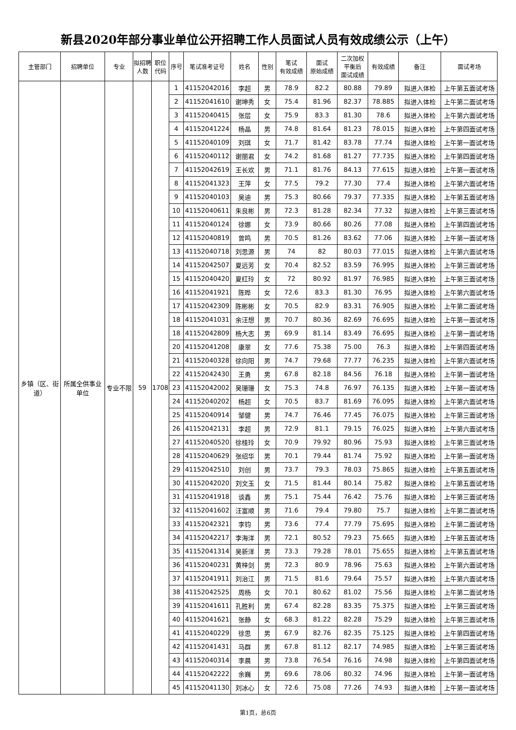新县2020年部分事业单位公开招聘工作人员面试人员有效成绩公示（上午）
| 主管部门 | 招聘单位 | 专业 | 拟招聘人数 | 职位代码 | 序号 | 笔试准考证号 | 姓名 | 性别 | 笔试 有效成绩 | 面试 原始成绩 | 二次加权 平衡后 面试成绩 | 有效成绩 | 备注 | 面试考场 |
| --- | --- | --- | --- | --- | --- | --- | --- | --- | --- | --- | --- | --- | --- | --- |
| 乡镇（区、街道） | 所属全供事业单位 | 专业不限 | 59 | 1708 | 1 | 41152042016 | 李超 | 男 | 78.9 | 82.2 | 80.88 | 79.89 | 拟进入体检 | 上午第五面试考场 |
| | | | | | 2 | 41152041610 | 谢坤秀 | 女 | 75.4 | 81.96 | 82.37 | 78.885 | 拟进入体检 | 上午第二面试考场 |
| | | | | | 3 | 41152040415 | 张层 | 女 | 75.9 | 83.3 | 81.30 | 78.6 | 拟进入体检 | 上午第六面试考场 |
| | | | | | 4 | 41152041224 | 杨晶 | 男 | 74.8 | 81.64 | 81.23 | 78.015 | 拟进入体检 | 上午第四面试考场 |
| | | | | | 5 | 41152040109 | 刘琪 | 女 | 71.7 | 81.42 | 83.78 | 77.74 | 拟进入体检 | 上午第一面试考场 |
| | | | | | 6 | 41152040112 | 谢丽君 | 女 | 74.2 | 81.68 | 81.27 | 77.735 | 拟进入体检 | 上午第四面试考场 |
| | | | | | 7 | 41152042619 | 王长欢 | 男 | 71.1 | 81.76 | 84.13 | 77.615 | 拟进入体检 | 上午第一面试考场 |
| | | | | | 8 | 41152041323 | 王萍 | 女 | 77.5 | 79.2 | 77.30 | 77.4 | 拟进入体检 | 上午第六面试考场 |
| | | | | | 9 | 41152040103 | 吴迪 | 男 | 75.3 | 80.66 | 79.37 | 77.335 | 拟进入体检 | 上午第五面试考场 |
| | | | | | 10 | 41152040611 | 朱良彬 | 男 | 72.3 | 81.28 | 82.34 | 77.32 | 拟进入体检 | 上午第三面试考场 |
| | | | | | 11 | 41152040124 | 徐娜 | 女 | 73.9 | 80.66 | 80.26 | 77.08 | 拟进入体检 | 上午第四面试考场 |
| | | | | | 12 | 41152040819 | 曾鸣 | 男 | 70.5 | 81.26 | 83.62 | 77.06 | 拟进入体检 | 上午第一面试考场 |
| | | | | | 13 | 41152040718 | 刘思源 | 男 | 74 | 82 | 80.03 | 77.015 | 拟进入体检 | 上午第六面试考场 |
| | | | | | 14 | 41152042507 | 夏远芳 | 女 | 70.4 | 82.52 | 83.59 | 76.995 | 拟进入体检 | 上午第三面试考场 |
| | | | | | 15 | 41152040420 | 夏红玲 | 女 | 72 | 80.92 | 81.97 | 76.985 | 拟进入体检 | 上午第三面试考场 |
| | | | | | 16 | 41152041921 | 陈晔 | 女 | 72.6 | 83.3 | 81.30 | 76.95 | 拟进入体检 | 上午第六面试考场 |
| | | | | | 17 | 41152042309 | 陈彬彬 | 女 | 70.5 | 82.9 | 83.31 | 76.905 | 拟进入体检 | 上午第二面试考场 |
| | | | | | 18 | 41152041031 | 余汪想 | 男 | 70.7 | 80.36 | 82.69 | 76.695 | 拟进入体检 | 上午第一面试考场 |
| | | | | | 18 | 41152042809 | 杨大志 | 男 | 69.9 | 81.14 | 83.49 | 76.695 | 拟进入体检 | 上午第一面试考场 |
| | | | | | 20 | 41152041208 | 康翠 | 女 | 77.6 | 75.38 | 75.00 | 76.3 | 拟进入体检 | 上午第四面试考场 |
| | | | | | 21 | 41152040328 | 徐向阳 | 男 | 74.7 | 79.68 | 77.77 | 76.235 | 拟进入体检 | 上午第六面试考场 |
| | | | | | 22 | 41152042430 | 王勇 | 男 | 67.8 | 82.18 | 84.56 | 76.18 | 拟进入体检 | 上午第一面试考场 |
| | | | | | 23 | 41152042002 | 吴珊珊 | 女 | 75.3 | 74.8 | 76.97 | 76.135 | 拟进入体检 | 上午第一面试考场 |
| | | | | | 24 | 41152040202 | 杨超 | 女 | 70.5 | 83.7 | 81.69 | 76.095 | 拟进入体检 | 上午第六面试考场 |
| | | | | | 25 | 41152040914 | 邹健 | 男 | 74.7 | 76.46 | 77.45 | 76.075 | 拟进入体检 | 上午第三面试考场 |
| | | | | | 26 | 41152042131 | 李超 | 男 | 72.9 | 81.1 | 79.15 | 76.025 | 拟进入体检 | 上午第六面试考场 |
| | | | | | 27 | 41152040520 | 徐桂玲 | 女 | 70.9 | 79.92 | 80.96 | 75.93 | 拟进入体检 | 上午第三面试考场 |
| | | | | | 28 | 41152040629 | 张绍华 | 男 | 70.1 | 79.44 | 81.74 | 75.92 | 拟进入体检 | 上午第一面试考场 |
| | | | | | 29 | 41152042510 | 刘创 | 男 | 73.7 | 79.3 | 78.03 | 75.865 | 拟进入体检 | 上午第五面试考场 |
| | | | | | 30 | 41152042020 | 刘文玉 | 女 | 71.5 | 81.44 | 80.14 | 75.82 | 拟进入体检 | 上午第五面试考场 |
| | | | | | 31 | 41152041918 | 谈鑫 | 男 | 75.1 | 75.44 | 76.42 | 75.76 | 拟进入体检 | 上午第三面试考场 |
| | | | | | 32 | 41152041602 | 汪富顺 | 男 | 71.6 | 79.4 | 79.80 | 75.7 | 拟进入体检 | 上午第二面试考场 |
| | | | | | 33 | 41152042321 | 李钧 | 男 | 73.6 | 77.4 | 77.79 | 75.695 | 拟进入体检 | 上午第二面试考场 |
| | | | | | 34 | 41152042217 | 李海洋 | 男 | 72.1 | 80.52 | 79.23 | 75.665 | 拟进入体检 | 上午第五面试考场 |
| | | | | | 35 | 41152041314 | 吴新洋 | 男 | 73.3 | 79.28 | 78.01 | 75.655 | 拟进入体检 | 上午第五面试考场 |
| | | | | | 36 | 41152040231 | 黄梓剑 | 男 | 72.3 | 80.9 | 78.96 | 75.63 | 拟进入体检 | 上午第六面试考场 |
| | | | | | 37 | 41152041911 | 刘治江 | 男 | 71.5 | 81.6 | 79.64 | 75.57 | 拟进入体检 | 上午第六面试考场 |
| | | | | | 38 | 41152042525 | 周杨 | 女 | 70.1 | 80.62 | 81.02 | 75.56 | 拟进入体检 | 上午第二面试考场 |
| | | | | | 39 | 41152041611 | 孔胜利 | 男 | 67.4 | 82.28 | 83.35 | 75.375 | 拟进入体检 | 上午第三面试考场 |
| | | | | | 40 | 41152041621 | 张静 | 女 | 68.3 | 81.22 | 82.28 | 75.29 | 拟进入体检 | 上午第三面试考场 |
| | | | | | 41 | 41152040229 | 徐思 | 男 | 67.9 | 82.76 | 82.35 | 75.125 | 拟进入体检 | 上午第四面试考场 |
| | | | | | 42 | 41152041431 | 马群 | 男 | 67.8 | 81.12 | 82.17 | 74.985 | 拟进入体检 | 上午第三面试考场 |
| | | | | | 43 | 41152040314 | 李晨 | 男 | 73.8 | 76.54 | 76.16 | 74.98 | 拟进入体检 | 上午第四面试考场 |
| | | | | | 44 | 41152042222 | 余巍 | 男 | 69.6 | 78.06 | 80.32 | 74.96 | 拟进入体检 | 上午第一面试考场 |
| | | | | | 45 | 41152041130 | 刘冰心 | 女 | 72.6 | 75.08 | 77.26 | 74.93 | 拟进入体检 | 上午第一面试考场 |
第1页，总6页